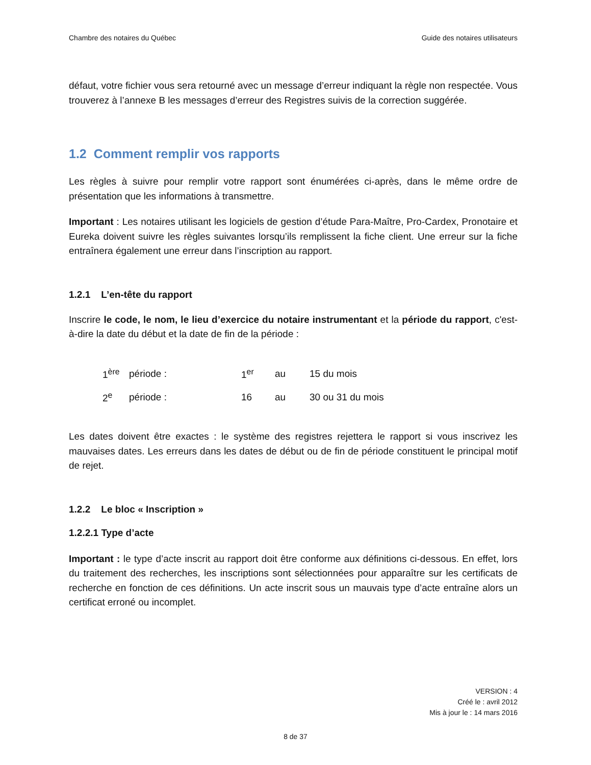Chambre des notaires du Québec Guide des notaires utilisateurs
défaut, votre fichier vous sera retourné avec un message d’erreur indiquant la règle non respectée. Vous trouverez à l’annexe B les messages d’erreur des Registres suivis de la correction suggérée.
1.2 Comment remplir vos rapports
Les règles à suivre pour remplir votre rapport sont énumérées ci-après, dans le même ordre de présentation que les informations à transmettre.
Important : Les notaires utilisant les logiciels de gestion d’étude Para-Maître, Pro-Cardex, Pronotaire et Eureka doivent suivre les règles suivantes lorsqu’ils remplissent la fiche client. Une erreur sur la fiche entraînera également une erreur dans l’inscription au rapport.
1.2.1 L’en-tête du rapport
Inscrire le code, le nom, le lieu d’exercice du notaire instrumentant et la période du rapport, c'est-à-dire la date du début et la date de fin de la période :
| 1<sup>ère</sup> | période : | 1<sup>er</sup> | au | 15 du mois |
| 2<sup>e</sup> | période : | 16 | au | 30 ou 31 du mois |
Les dates doivent être exactes : le système des registres rejettera le rapport si vous inscrivez les mauvaises dates. Les erreurs dans les dates de début ou de fin de période constituent le principal motif de rejet.
1.2.2 Le bloc « Inscription »
1.2.2.1 Type d’acte
Important : le type d’acte inscrit au rapport doit être conforme aux définitions ci-dessous. En effet, lors du traitement des recherches, les inscriptions sont sélectionnées pour apparaître sur les certificats de recherche en fonction de ces définitions. Un acte inscrit sous un mauvais type d’acte entraîne alors un certificat erroné ou incomplet.
VERSION : 4
Créé le : avril 2012
Mis à jour le : 14 mars 2016
8 de 37